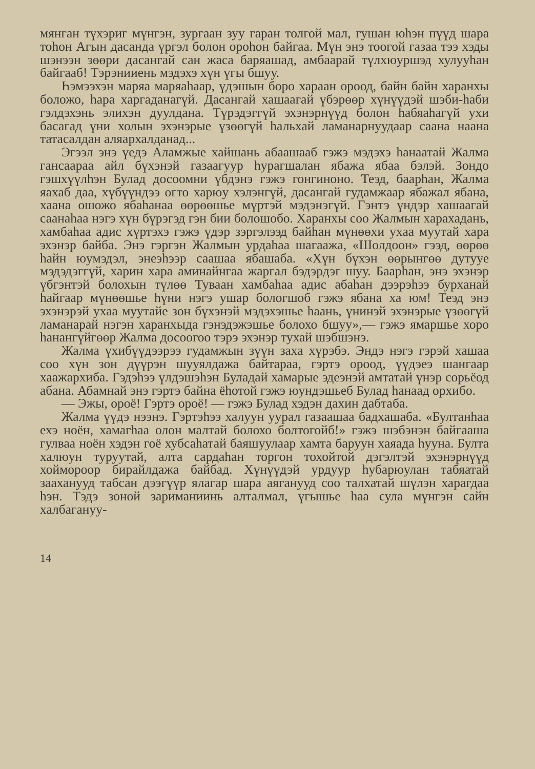мянган түхэриг мүнгэн, зургаан зуу гаран толгой мал, гушан юһэн пүүд шара тоһон Агын дасанда үргэл болон ороһон байгаа. Мүн энэ тоогой газаа тээ хэды шэнээн зөөри дасангай сан жаса баряашад, амбаарай түлхюуршэд хулууһан байгааб! Тэрэнииень мэдэхэ хүн үгы бшуу.
Һэмээхэн маряа маряаһаар, үдэшын боро хараан ороод, байн байн харанхы боложо, һара харгаданагүй. Дасангай хашаагай үбэрөөр хүнүүдэй шэби-һаби гэлдэхэнь элихэн дуулдана. Түрэдэггүй эхэнэрнүүд болон һабяаһагүй ухи басагад үни холын эхэнэрые үзөөгүй һальхай ламанарнуудаар саана наана татасалдан аляархалданад...
Эгээл энэ үедэ Аламжые хайшань абаашааб гэжэ мэдэхэ һанаатай Жалма гансаараа айл бүхэнэй газаагуур һурагшалан ябажа ябаа бэлэй. Зондо гэшхүүлһэн Булад досоомни үбдэнэ гэжэ гонгиноно. Теэд, баарһан, Жалма яахаб даа, хүбүүндээ огто харюу хэлэнгүй, дасангай гудамжаар ябажал ябана, хаана ошожо ябаһанаа өөрөөшье мүртэй мэдэнэгүй. Гэнтэ үндэр хашаагай саанаһаа нэгэ хүн бүрэгэд гэн бии болошобо. Харанхы соо Жалмын харахадань, хамбаһаа адис хүртэхэ гэжэ үдэр зэргэлээд байһан мүнөөхи ухаа муутай хара эхэнэр байба. Энэ гэргэн Жалмын урдаһаа шагаажа, «Шолдоон» гээд, өөрөө һайн юумэдэл, энеэһээр саашаа ябашаба. «Хүн бүхэн өөрынгөө дутууе мэдэдэггүй, харин хара аминайнгаа жаргал бэдэрдэг шуу. Баарһан, энэ эхэнэр үбгэнтэй болохын түлөө Туваан хамбаһаа адис абаһан дээрэһээ бурханай һайгаар мүнөөшье һүни нэгэ ушар бологшоб гэжэ ябана ха юм! Теэд энэ эхэнэрэй ухаа муутайе зон бүхэнэй мэдэхэшье һаань, үнинэй эхэнэрые үзөөгүй ламанарай нэгэн харанхыда гэнэдэжэшье болохо бшуу»,— гэжэ ямаршье хоро һанангүйгөөр Жалма досоогоо тэрэ эхэнэр тухай шэбшэнэ.
Жалма үхибүүдээрээ гудамжын зүүн заха хүрэбэ. Эндэ нэгэ гэрэй хашаа соо хүн зон дүүрэн шууялдажа байтараа, гэртэ ороод, үүдэеэ шангаар хаажархиба. Гэдэһээ үлдэшэһэн Буладай хамарые эдеэнэй амтатай үнэр сорьёод абана. Абамнай энэ гэртэ байна ёһотой гэжэ юундэшьеб Булад һанаад орхибо.
— Эжы, ороё! Гэртэ ороё! — гэжэ Булад хэдэн дахин дабтаба.
Жалма үүдэ нээнэ. Гэртэһээ халуун уурал газаашаа бадхашаба. «Бултанһаа ехэ ноён, хамагһаа олон малтай болохо болтогойб!» гэжэ шэбэнэн байгааша гулваа ноён хэдэн гоё хубсаһатай баяшуулаар хамта баруун хаяада һууна. Булта халюун туруутай, алта сардаһан торгон тохойтой дэгэлтэй эхэнэрнүүд хоймороор бирайлдажа байбад. Хүнүүдэй урдуур һубарюулан табяатай зааханууд табсан дээгүүр ялагар шара аяганууд соо талхатай шүлэн харагдаа һэн. Тэдэ зоной зариманиинь алталмал, үгышье һаа сула мүнгэн сайн халбагануу-
14